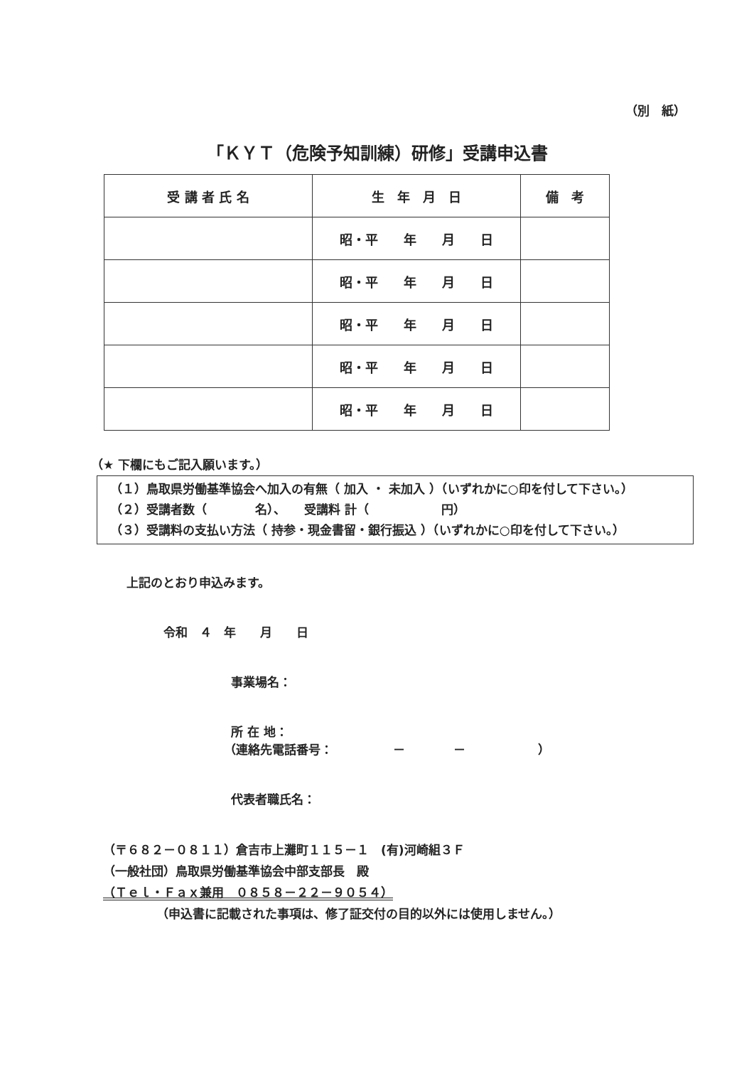（別　紙）
「ＫＹＴ（危険予知訓練）研修」受講申込書
| 受 講 者 氏 名 | 生 年 月 日 | 備 考 |
| --- | --- | --- |
| | 昭・平 年 月 日 | |
| | 昭・平 年 月 日 | |
| | 昭・平 年 月 日 | |
| | 昭・平 年 月 日 | |
| | 昭・平 年 月 日 | |
（★ 下欄にもご記入願います。）
（１）鳥取県労働基準協会へ加入の有無（ 加入 ・ 未加入 ）（いずれかに○印を付して下さい。）
（２）受講者数（　　　　名）、　　受講料 計（　　　　　　円）
（３）受講料の支払い方法（ 持参・現金書留・銀行振込 ）（いずれかに○印を付して下さい。）
上記のとおり申込みます。
令和　４　年　　月　　日
事業場名：
所 在 地：
（連絡先電話番号：　　　　　－　　　　－　　　　　　）
代表者職氏名：
（〒６８２－０８１１）倉吉市上灘町１１５－１　(有)河崎組３Ｆ
（一般社団）鳥取県労働基準協会中部支部長　殿
（Ｔｅｌ・Ｆａｘ兼用　０８５８－２２－９０５４）
（申込書に記載された事項は、修了証交付の目的以外には使用しません。）